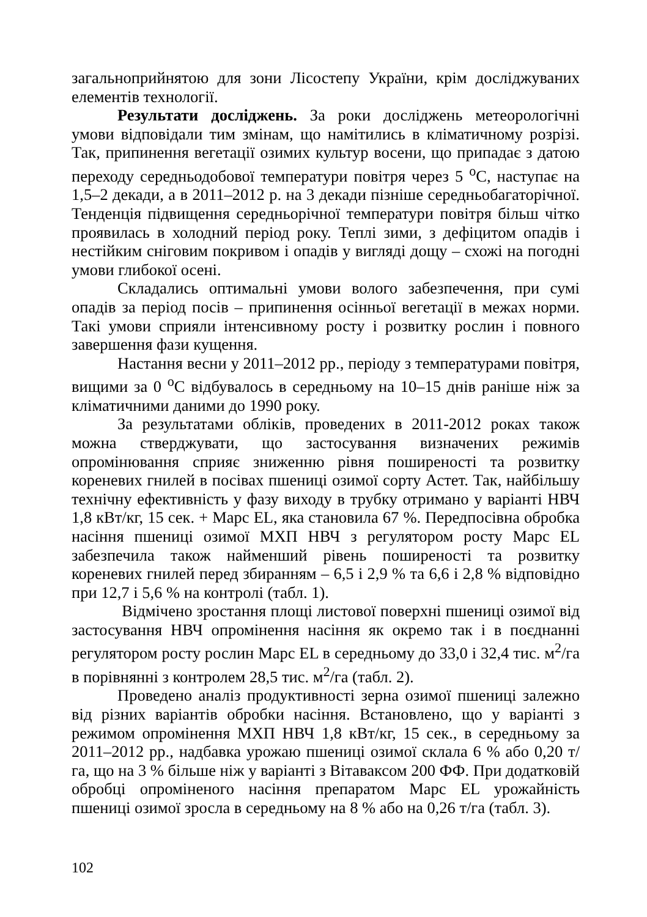загальноприйнятою для зони Лісостепу України, крім досліджуваних елементів технології.
Результати досліджень. За роки досліджень метеорологічні умови відповідали тим змінам, що намітились в кліматичному розрізі. Так, припинення вегетації озимих культур восени, що припадає з датою переходу середньодобової температури повітря через 5 <sup>о</sup>С, наступає на 1,5–2 декади, а в 2011–2012 р. на 3 декади пізніше середньобагаторічної. Тенденція підвищення середньорічної температури повітря більш чітко проявилась в холодний період року. Теплі зими, з дефіцитом опадів і нестійким сніговим покривом і опадів у вигляді дощу – схожі на погодні умови глибокої осені.
Складались оптимальні умови волого забезпечення, при сумі опадів за період посів – припинення осінньої вегетації в межах норми. Такі умови сприяли інтенсивному росту і розвитку рослин і повного завершення фази кущення.
Настання весни у 2011–2012 рр., періоду з температурами повітря, вищими за 0 <sup>о</sup>С відбувалось в середньому на 10–15 днів раніше ніж за кліматичними даними до 1990 року.
За результатами обліків, проведених в 2011-2012 роках також можна стверджувати, що застосування визначених режимів опромінювання сприяє зниженню рівня поширеності та розвитку кореневих гнилей в посівах пшениці озимої сорту Астет. Так, найбільшу технічну ефективність у фазу виходу в трубку отримано у варіанті НВЧ 1,8 кВт/кг, 15 сек. + Марс EL, яка становила 67 %. Передпосівна обробка насіння пшениці озимої МХП НВЧ з регулятором росту Марс EL забезпечила також найменший рівень поширеності та розвитку кореневих гнилей перед збиранням – 6,5 і 2,9 % та 6,6 і 2,8 % відповідно при 12,7 і 5,6 % на контролі (табл. 1).
Відмічено зростання площі листової поверхні пшениці озимої від застосування НВЧ опромінення насіння як окремо так і в поєднанні регулятором росту рослин Марс EL в середньому до 33,0 і 32,4 тис. м<sup>2</sup>/га в порівнянні з контролем 28,5 тис. м<sup>2</sup>/га (табл. 2).
Проведено аналіз продуктивності зерна озимої пшениці залежно від різних варіантів обробки насіння. Встановлено, що у варіанті з режимом опромінення МХП НВЧ 1,8 кВт/кг, 15 сек., в середньому за 2011–2012 рр., надбавка урожаю пшениці озимої склала 6 % або 0,20 т/га, що на 3 % більше ніж у варіанті з Вітаваксом 200 ФФ. При додатковій обробці опроміненого насіння препаратом Марс EL урожайність пшениці озимої зросла в середньому на 8 % або на 0,26 т/га (табл. 3).
102